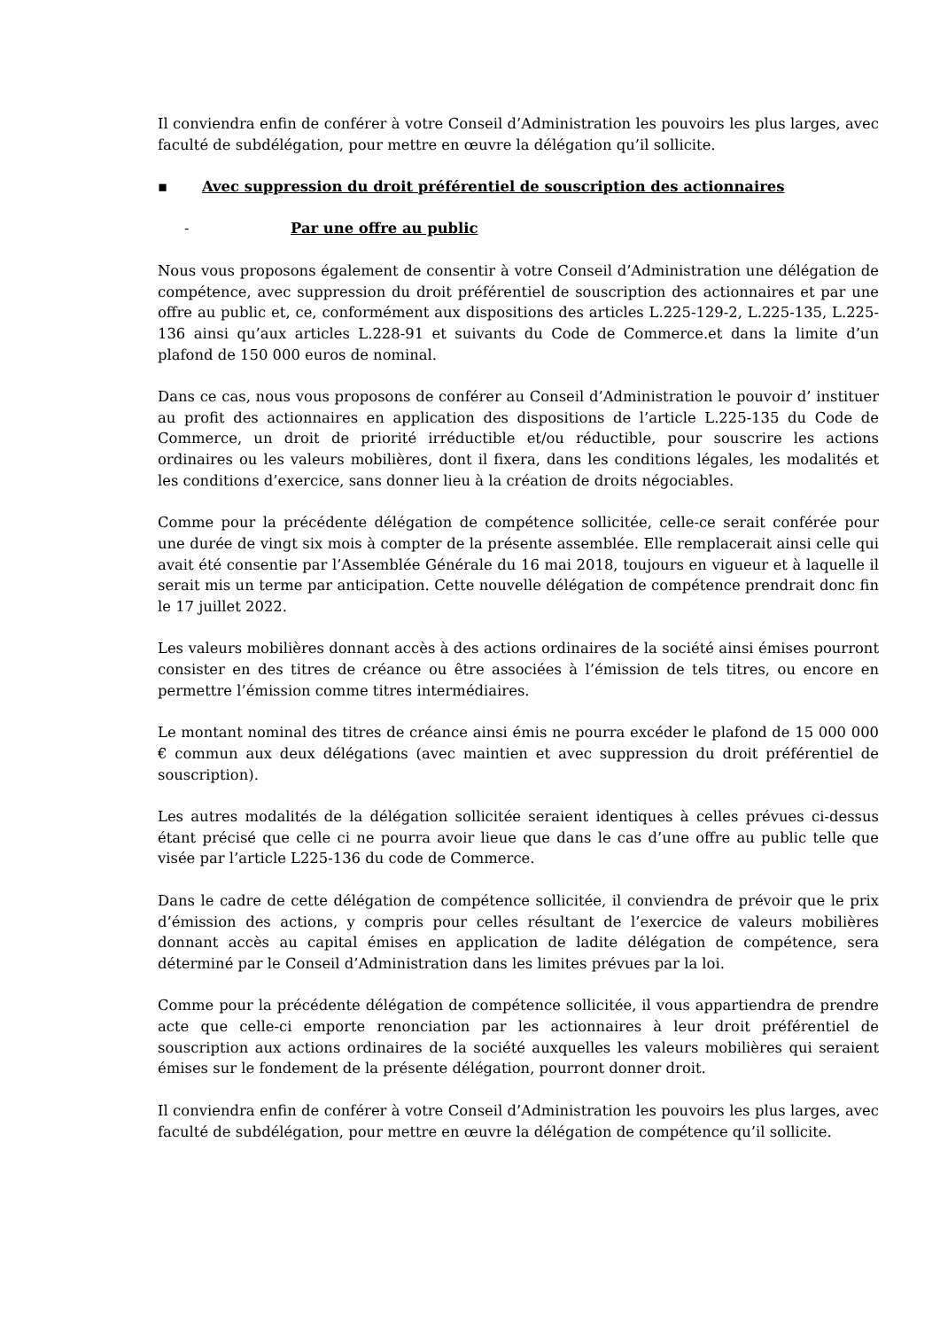Il conviendra enfin de conférer à votre Conseil d’Administration les pouvoirs les plus larges, avec faculté de subdélégation, pour mettre en œuvre la délégation qu’il sollicite.
▪ Avec suppression du droit préférentiel de souscription des actionnaires
- Par une offre au public
Nous vous proposons également de consentir à votre Conseil d’Administration une délégation de compétence, avec suppression du droit préférentiel de souscription des actionnaires et par une offre au public et, ce, conformément aux dispositions des articles L.225-129-2, L.225-135, L.225-136 ainsi qu’aux articles L.228-91 et suivants du Code de Commerce.et dans la limite d’un plafond de 150 000 euros de nominal.
Dans ce cas, nous vous proposons de conférer au Conseil d’Administration le pouvoir d’ instituer au profit des actionnaires en application des dispositions de l’article L.225-135 du Code de Commerce, un droit de priorité irréductible et/ou réductible, pour souscrire les actions ordinaires ou les valeurs mobilières, dont il fixera, dans les conditions légales, les modalités et les conditions d’exercice, sans donner lieu à la création de droits négociables.
Comme pour la précédente délégation de compétence sollicitée, celle-ce serait conférée pour une durée de vingt six mois à compter de la présente assemblée. Elle remplacerait ainsi celle qui avait été consentie par l’Assemblée Générale du 16 mai 2018, toujours en vigueur et à laquelle il serait mis un terme par anticipation. Cette nouvelle délégation de compétence prendrait donc fin le 17 juillet 2022.
Les valeurs mobilières donnant accès à des actions ordinaires de la société ainsi émises pourront consister en des titres de créance ou être associées à l’émission de tels titres, ou encore en permettre l’émission comme titres intermédiaires.
Le montant nominal des titres de créance ainsi émis ne pourra excéder le plafond de 15 000 000 € commun aux deux délégations (avec maintien et avec suppression du droit préférentiel de souscription).
Les autres modalités de la délégation sollicitée seraient identiques à celles prévues ci-dessus étant précisé que celle ci ne pourra avoir lieue que dans le cas d’une offre au public telle que visée par l’article L225-136 du code de Commerce.
Dans le cadre de cette délégation de compétence sollicitée, il conviendra de prévoir que le prix d’émission des actions, y compris pour celles résultant de l’exercice de valeurs mobilières donnant accès au capital émises en application de ladite délégation de compétence, sera déterminé par le Conseil d’Administration dans les limites prévues par la loi.
Comme pour la précédente délégation de compétence sollicitée, il vous appartiendra de prendre acte que celle-ci emporte renonciation par les actionnaires à leur droit préférentiel de souscription aux actions ordinaires de la société auxquelles les valeurs mobilières qui seraient émises sur le fondement de la présente délégation, pourront donner droit.
Il conviendra enfin de conférer à votre Conseil d’Administration les pouvoirs les plus larges, avec faculté de subdélégation, pour mettre en œuvre la délégation de compétence qu’il sollicite.